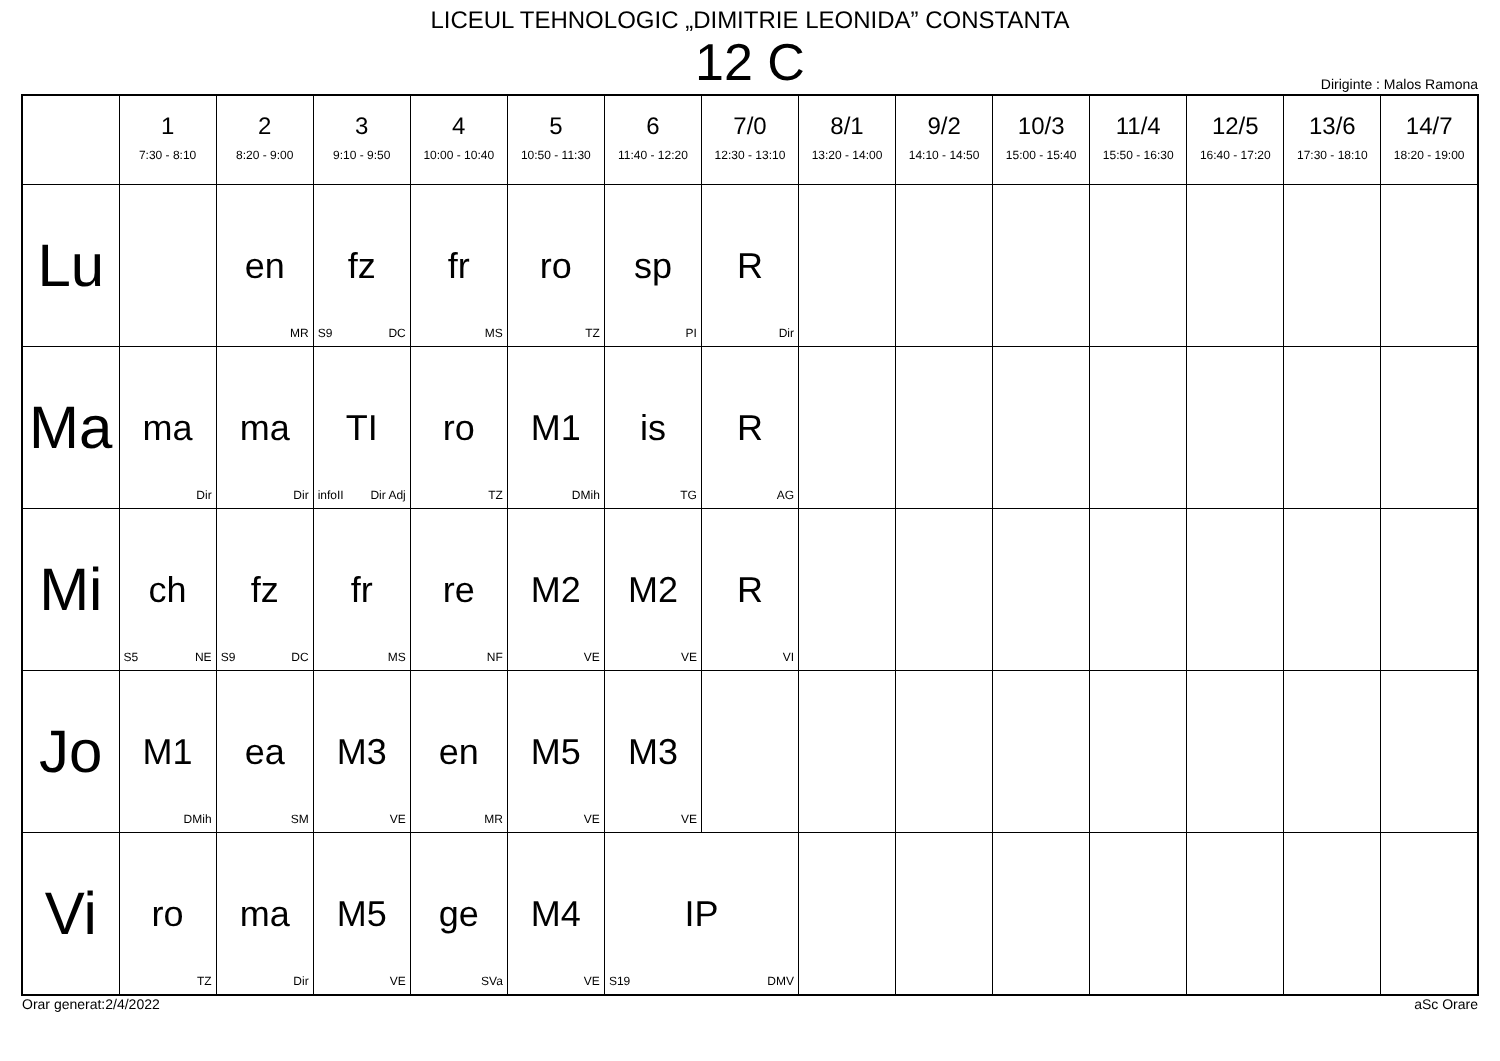LICEUL TEHNOLOGIC „DIMITRIE LEONIDA” CONSTANTA
12 C
Diriginte : Malos Ramona
| | 1 7:30 - 8:10 | 2 8:20 - 9:00 | 3 9:10 - 9:50 | 4 10:00 - 10:40 | 5 10:50 - 11:30 | 6 11:40 - 12:20 | 7/0 12:30 - 13:10 | 8/1 13:20 - 14:00 | 9/2 14:10 - 14:50 | 10/3 15:00 - 15:40 | 11/4 15:50 - 16:30 | 12/5 16:40 - 17:20 | 13/6 17:30 - 18:10 | 14/7 18:20 - 19:00 |
| --- | --- | --- | --- | --- | --- | --- | --- | --- | --- | --- | --- | --- | --- | --- |
| Lu | | en MR | fz S9 DC | fr MS | ro TZ | sp PI | R Dir | | | | | | | |
| Ma | ma Dir | ma Dir | TI infoII Dir Adj | ro TZ | M1 DMih | is TG | R AG | | | | | | | |
| Mi | ch S5 NE | fz S9 DC | fr MS | re NF | M2 VE | M2 VE | R VI | | | | | | | |
| Jo | M1 DMih | ea SM | M3 VE | en MR | M5 VE | M3 VE | | | | | | | | |
| Vi | ro TZ | ma Dir | M5 VE | ge SVa | M4 VE | IP S19 DMV | | | | | | | | |
Orar generat:2/4/2022 aSc Orare